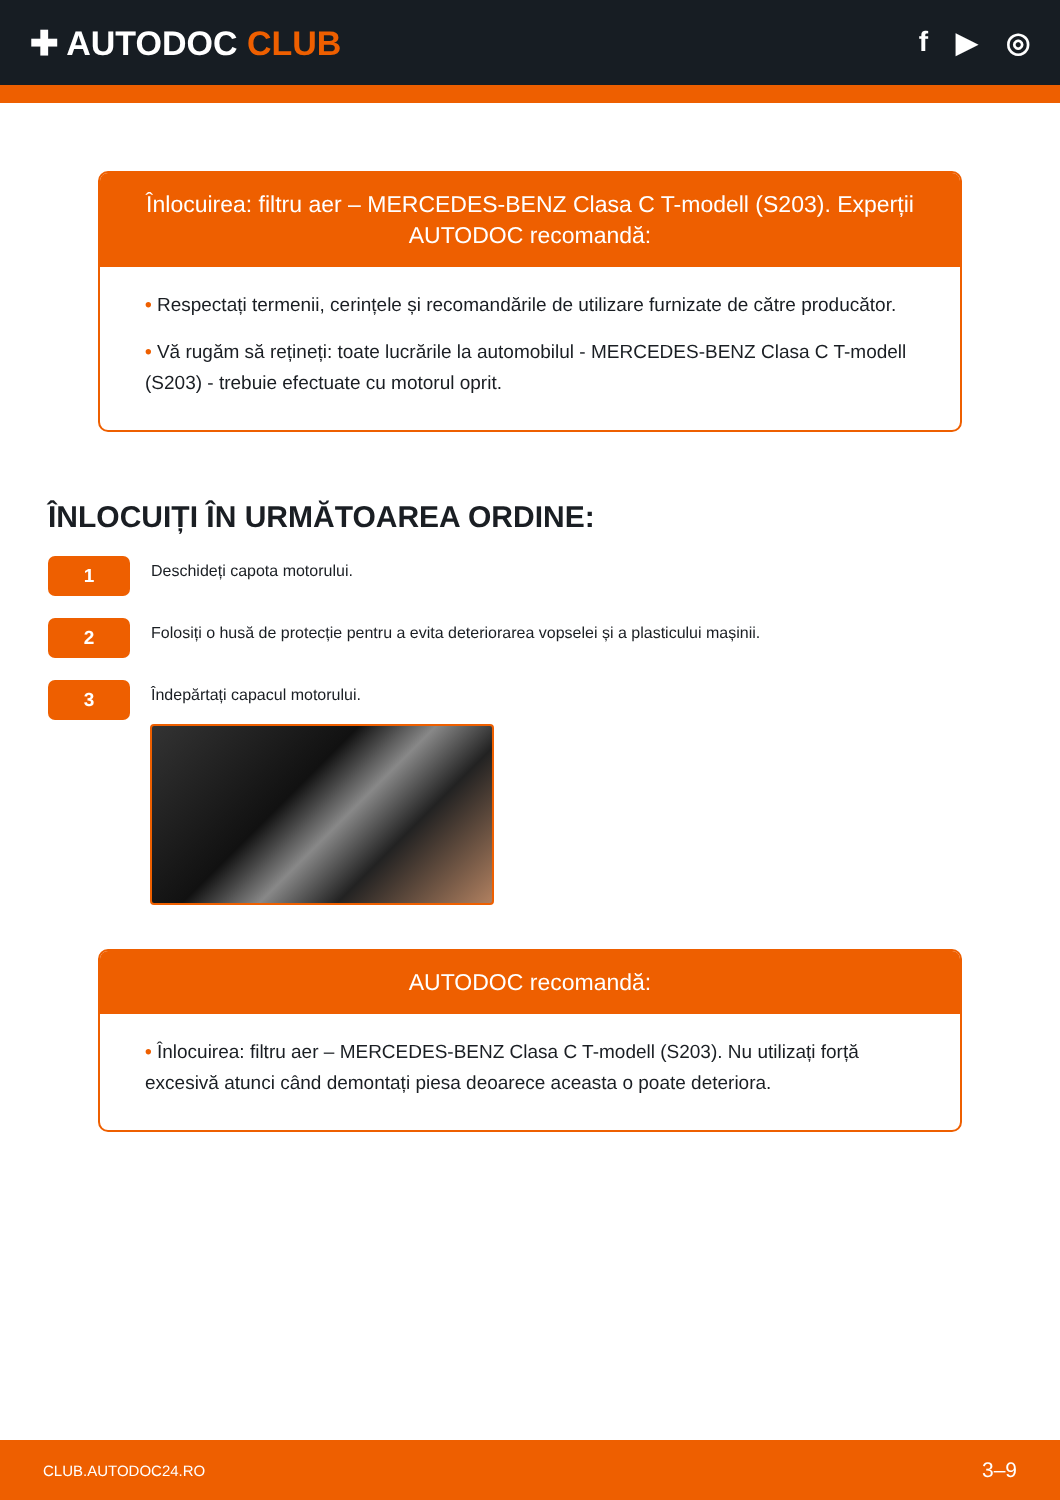✚ AUTODOC CLUB
f ▶ ◎
Înlocuirea: filtru aer – MERCEDES-BENZ Clasa C T-modell (S203). Experții AUTODOC recomandă:
• Respectați termenii, cerințele și recomandările de utilizare furnizate de către producător.
• Vă rugăm să rețineți: toate lucrările la automobilul - MERCEDES-BENZ Clasa C T-modell (S203) - trebuie efectuate cu motorul oprit.
ÎNLOCUIȚI ÎN URMĂTOAREA ORDINE:
1
Deschideți capota motorului.
2
Folosiți o husă de protecție pentru a evita deteriorarea vopselei și a plasticului mașinii.
3
Îndepărtați capacul motorului.
AUTODOC recomandă:
• Înlocuirea: filtru aer – MERCEDES-BENZ Clasa C T-modell (S203). Nu utilizați forță excesivă atunci când demontați piesa deoarece aceasta o poate deteriora.
CLUB.AUTODOC24.RO 3–9